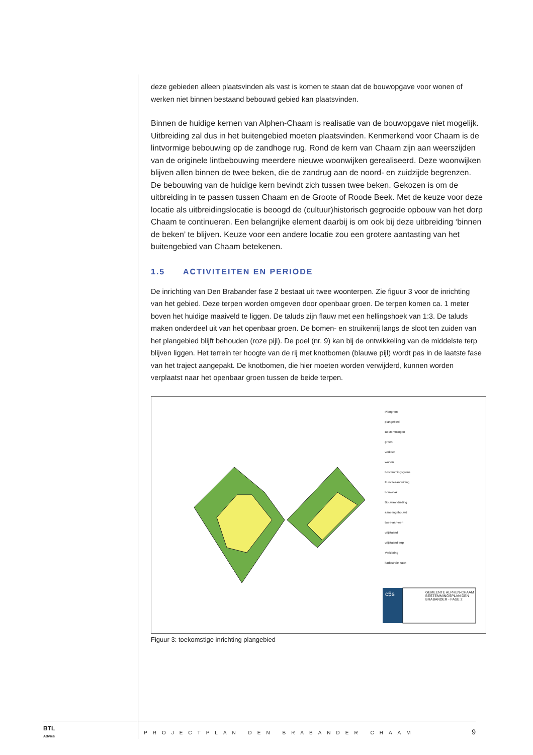deze gebieden alleen plaatsvinden als vast is komen te staan dat de bouwopgave voor wonen of werken niet binnen bestaand bebouwd gebied kan plaatsvinden.
Binnen de huidige kernen van Alphen-Chaam is realisatie van de bouwopgave niet mogelijk. Uitbreiding zal dus in het buitengebied moeten plaatsvinden. Kenmerkend voor Chaam is de lintvormige bebouwing op de zandhoge rug. Rond de kern van Chaam zijn aan weerszijden van de originele lintbebouwing meerdere nieuwe woonwijken gerealiseerd. Deze woonwijken blijven allen binnen de twee beken, die de zandrug aan de noord- en zuidzijde begrenzen. De bebouwing van de huidige kern bevindt zich tussen twee beken. Gekozen is om de uitbreiding in te passen tussen Chaam en de Groote of Roode Beek. Met de keuze voor deze locatie als uitbreidingslocatie is beoogd de (cultuur)historisch gegroeide opbouw van het dorp Chaam te continueren. Een belangrijke element daarbij is om ook bij deze uitbreiding ‘binnen de beken’ te blijven. Keuze voor een andere locatie zou een grotere aantasting van het buitengebied van Chaam betekenen.
1.5 ACTIVITEITEN EN PERIODE
De inrichting van Den Brabander fase 2 bestaat uit twee woonterpen. Zie figuur 3 voor de inrichting van het gebied. Deze terpen worden omgeven door openbaar groen. De terpen komen ca. 1 meter boven het huidige maaiveld te liggen. De taluds zijn flauw met een hellingshoek van 1:3. De taluds maken onderdeel uit van het openbaar groen. De bomen- en struikenrij langs de sloot ten zuiden van het plangebied blijft behouden (roze pijl). De poel (nr. 9) kan bij de ontwikkeling van de middelste terp blijven liggen. Het terrein ter hoogte van de rij met knotbomen (blauwe pijl) wordt pas in de laatste fase van het traject aangepakt. De knotbomen, die hier moeten worden verwijderd, kunnen worden verplaatst naar het openbaar groen tussen de beide terpen.
Plangrens
plangebied
Bestemmingen
groen
verkeer
wonen
bestemmingsgrens
Functieaanduiding
bouwvlak
Bouwaanduiding
aaneengebouwd
twee-aan-een
vrijstaand
vrijstaand terp
Verklaring
kadastrale kaart
GEMEENTE ALPHEN-CHAAM
BESTEMMINGSPLAN DEN BRABANDER - FASE 2
c5s
Figuur 3: toekomstige inrichting plangebied
BTL
Advies
PROJECTPLAN DEN BRABANDER CHAAM
9